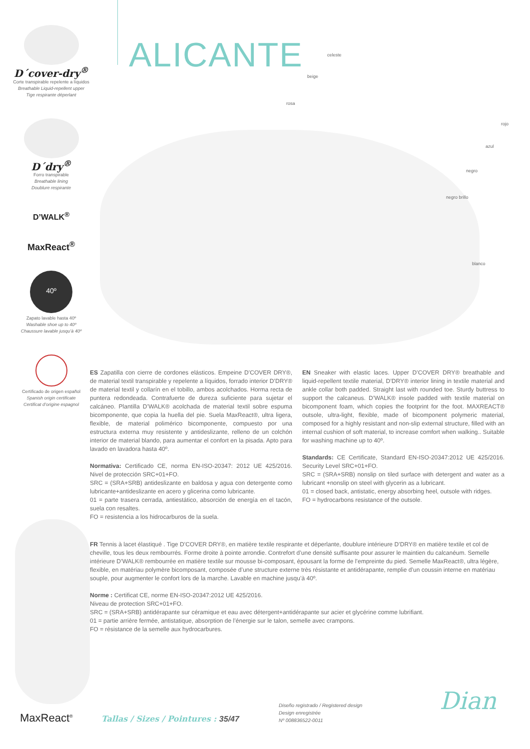D´cover-dry<sup>®</sup>
Corte transpirable repelente a líquidos
Breathable Liquid-repellent upper
Tige respirante déperlant
D´dry<sup>®</sup>
Forro transpirable
Breathable lining
Doublure respirante
D’WALK<sup>®</sup>
MaxReact<sup>®</sup>
40º
Zapato lavable hasta 40º
Washable shoe up to 40º
Chaussure lavable jusqu’à 40º
Certificado de origen español
Spanish origin certificate
Certificat d’origine espagnol
ALICANTE
celeste
beige
rosa
rojo
azul
negro
negro brillo
blanco
ES Zapatilla con cierre de cordones elásticos. Empeine D’COVER DRY®, de material textil transpirable y repelente a líquidos, forrado interior D’DRY® de material textil y collarín en el tobillo, ambos acolchados. Horma recta de puntera redondeada. Contrafuerte de dureza suficiente para sujetar el calcáneo. Plantilla D’WALK® acolchada de material textil sobre espuma bicomponente, que copia la huella del pie. Suela MaxReact®, ultra ligera, flexible, de material polimérico bicomponente, compuesto por una estructura externa muy resistente y antideslizante, relleno de un colchón interior de material blando, para aumentar el confort en la pisada. Apto para lavado en lavadora hasta 40º.
Normativa: Certificado CE, norma EN-ISO-20347: 2012 UE 425/2016. Nivel de protección SRC+01+FO.
SRC = (SRA+SRB) antideslizante en baldosa y agua con detergente como lubricante+antideslizante en acero y glicerina como lubricante.
01 = parte trasera cerrada, antiestático, absorción de energía en el tacón, suela con resaltes.
FO = resistencia a los hidrocarburos de la suela.
EN Sneaker with elastic laces. Upper D’COVER DRY® breathable and liquid-repellent textile material, D’DRY® interior lining in textile material and ankle collar both padded. Straight last with rounded toe. Sturdy buttress to support the calcaneus. D’WALK® insole padded with textile material on bicomponent foam, which copies the footprint for the foot. MAXREACT® outsole, ultra-light, flexible, made of bicomponent polymeric material, composed for a highly resistant and non-slip external structure, filled with an internal cushion of soft material, to increase comfort when walking.. Suitable for washing machine up to 40º.
Standards: CE Certificate, Standard EN-ISO-20347:2012 UE 425/2016. Security Level SRC+01+FO.
SRC = (SRA+SRB) nonslip on tiled surface with detergent and water as a lubricant +nonslip on steel with glycerin as a lubricant.
01 = closed back, antistatic, energy absorbing heel, outsole with ridges.
FO = hydrocarbons resistance of the outsole.
FR Tennis à lacet élastiqué . Tige D’COVER DRY®, en matière textile respirante et déperlante, doublure intérieure D’DRY® en matière textile et col de cheville, tous les deux rembourrés. Forme droite à pointe arrondie. Contrefort d’une densité suffisante pour assurer le maintien du calcanéum. Semelle intérieure D’WALK® rembourrée en matière textile sur mousse bi-composant, épousant la forme de l’empreinte du pied. Semelle MaxReact®, ultra légère, flexible, en matériau polymère bicomposant, composée d’une structure externe très résistante et antidérapante, remplie d’un coussin interne en matériau souple, pour augmenter le confort lors de la marche. Lavable en machine jusqu’à 40º.
Norme : Certificat CE, norme EN-ISO-20347:2012 UE 425/2016.
Niveau de protection SRC+01+FO.
SRC = (SRA+SRB) antidérapante sur céramique et eau avec détergent+antidérapante sur acier et glycérine comme lubrifiant.
01 = partie arrière fermée, antistatique, absorption de l’énergie sur le talon, semelle avec crampons.
FO = résistance de la semelle aux hydrocarbures.
MaxReact<sup>®</sup>
Tallas / Sizes / Pointures : 35/47
Diseño registrado / Registered design
Design enregistrée
Nº 008836522-0011
Dian